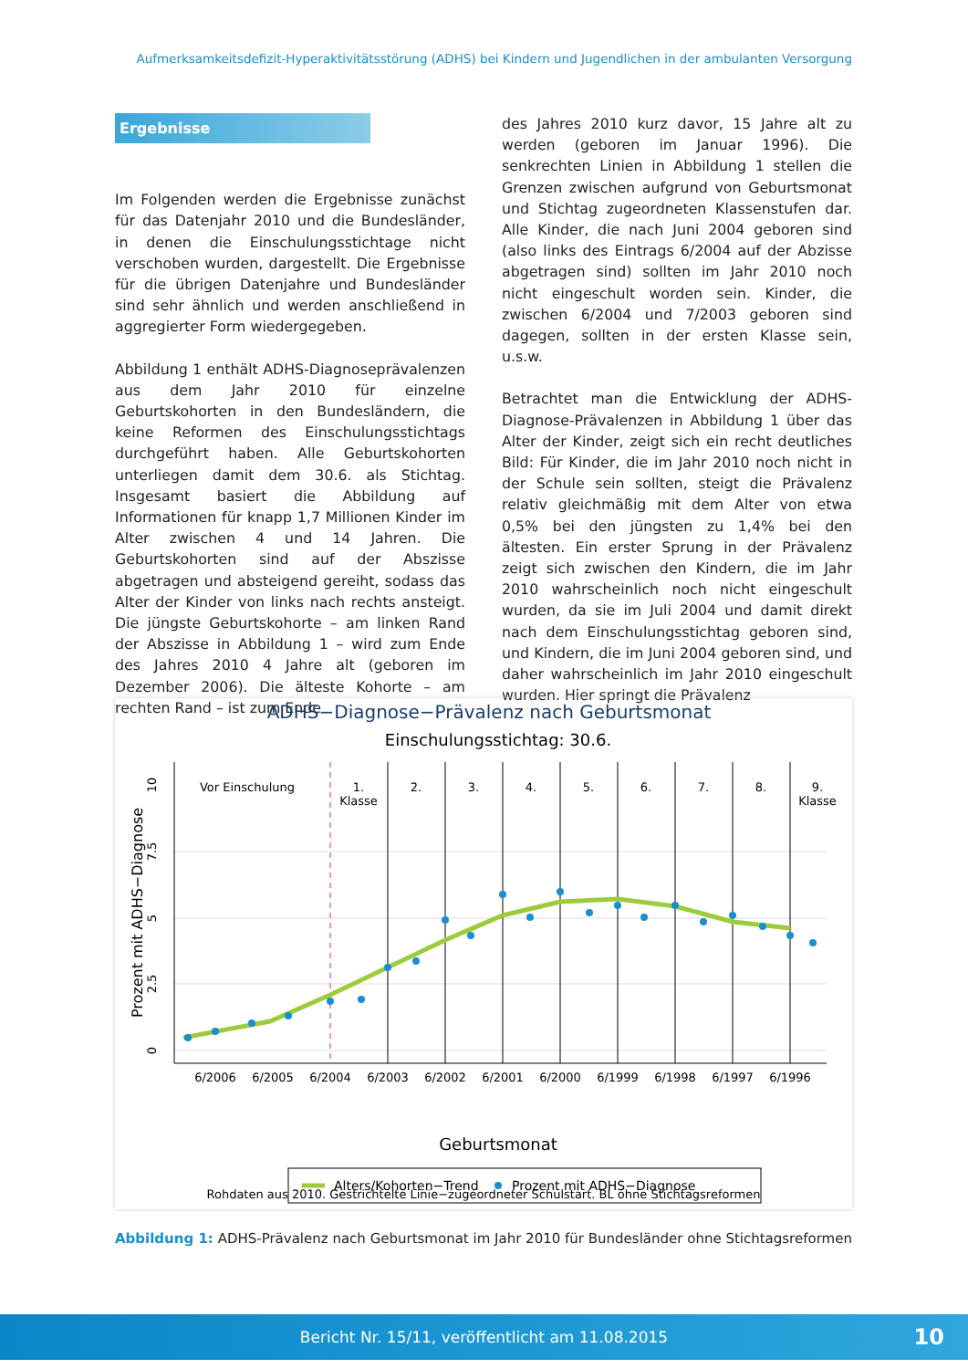Aufmerksamkeitsdefizit-Hyperaktivitätsstörung (ADHS) bei Kindern und Jugendlichen in der ambulanten Versorgung
Ergebnisse
Im Folgenden werden die Ergebnisse zunächst für das Datenjahr 2010 und die Bundesländer, in denen die Einschulungsstichtage nicht verschoben wurden, dargestellt. Die Ergebnisse für die übrigen Datenjahre und Bundesländer sind sehr ähnlich und werden anschließend in aggregierter Form wiedergegeben.
Abbildung 1 enthält ADHS-Diagnoseprävalenzen aus dem Jahr 2010 für einzelne Geburtskohorten in den Bundesländern, die keine Reformen des Einschulungsstichtags durchgeführt haben. Alle Geburtskohorten unterliegen damit dem 30.6. als Stichtag. Insgesamt basiert die Abbildung auf Informationen für knapp 1,7 Millionen Kinder im Alter zwischen 4 und 14 Jahren. Die Geburtskohorten sind auf der Abszisse abgetragen und absteigend gereiht, sodass das Alter der Kinder von links nach rechts ansteigt. Die jüngste Geburtskohorte – am linken Rand der Abszisse in Abbildung 1 – wird zum Ende des Jahres 2010 4 Jahre alt (geboren im Dezember 2006). Die älteste Kohorte – am rechten Rand – ist zum Ende
des Jahres 2010 kurz davor, 15 Jahre alt zu werden (geboren im Januar 1996). Die senkrechten Linien in Abbildung 1 stellen die Grenzen zwischen aufgrund von Geburtsmonat und Stichtag zugeordneten Klassenstufen dar. Alle Kinder, die nach Juni 2004 geboren sind (also links des Eintrags 6/2004 auf der Abzisse abgetragen sind) sollten im Jahr 2010 noch nicht eingeschult worden sein. Kinder, die zwischen 6/2004 und 7/2003 geboren sind dagegen, sollten in der ersten Klasse sein, u.s.w.
Betrachtet man die Entwicklung der ADHS-Diagnose-Prävalenzen in Abbildung 1 über das Alter der Kinder, zeigt sich ein recht deutliches Bild: Für Kinder, die im Jahr 2010 noch nicht in der Schule sein sollten, steigt die Prävalenz relativ gleichmäßig mit dem Alter von etwa 0,5% bei den jüngsten zu 1,4% bei den ältesten. Ein erster Sprung in der Prävalenz zeigt sich zwischen den Kindern, die im Jahr 2010 wahrscheinlich noch nicht eingeschult wurden, da sie im Juli 2004 und damit direkt nach dem Einschulungsstichtag geboren sind, und Kindern, die im Juni 2004 geboren sind, und daher wahrscheinlich im Jahr 2010 eingeschult wurden. Hier springt die Prävalenz
ADHS−Diagnose−Prävalenz nach Geburtsmonat
Einschulungsstichtag: 30.6.
Vor Einschulung
1.
Klasse
2.
3.
4.
5.
6.
7.
8.
9.
Klasse
6/2006
6/2005
6/2004
6/2003
6/2002
6/2001
6/2000
6/1999
6/1998
6/1997
6/1996
0
2.5
5
7.5
10
Prozent mit ADHS−Diagnose
Geburtsmonat
Alters/Kohorten−Trend
Prozent mit ADHS−Diagnose
Rohdaten aus 2010. Gestrichtelte Linie−zugeordneter Schulstart. BL ohne Stichtagsreformen
Abbildung 1: ADHS-Prävalenz nach Geburtsmonat im Jahr 2010 für Bundesländer ohne Stichtagsreformen
Bericht Nr. 15/11, veröffentlicht am 11.08.2015 10